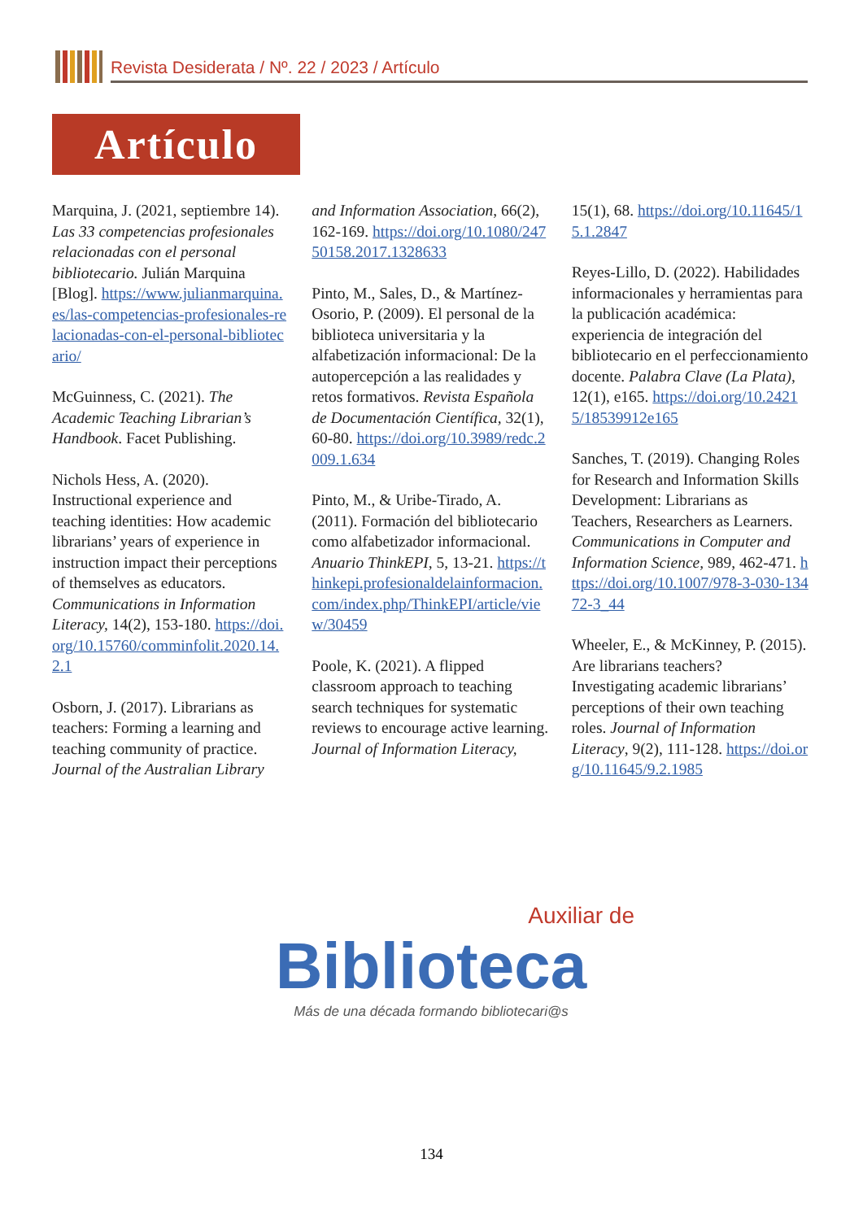Revista Desiderata / Nº. 22 / 2023 / Artículo
Artículo
Marquina, J. (2021, septiembre 14). Las 33 competencias profesionales relacionadas con el personal bibliotecario. Julián Marquina [Blog]. https://www.julianmarquina.es/las-competencias-profesionales-relacionadas-con-el-personal-bibliotecario/
McGuinness, C. (2021). The Academic Teaching Librarian’s Handbook. Facet Publishing.
Nichols Hess, A. (2020). Instructional experience and teaching identities: How academic librarians’ years of experience in instruction impact their perceptions of themselves as educators. Communications in Information Literacy, 14(2), 153-180. https://doi.org/10.15760/comminfolit.2020.14.2.1
Osborn, J. (2017). Librarians as teachers: Forming a learning and teaching community of practice. Journal of the Australian Library and Information Association, 66(2), 162-169. https://doi.org/10.1080/24750158.2017.1328633
Pinto, M., Sales, D., & Martínez-Osorio, P. (2009). El personal de la biblioteca universitaria y la alfabetización informacional: De la autopercepción a las realidades y retos formativos. Revista Española de Documentación Científica, 32(1), 60-80. https://doi.org/10.3989/redc.2009.1.634
Pinto, M., & Uribe-Tirado, A. (2011). Formación del bibliotecario como alfabetizador informacional. Anuario ThinkEPI, 5, 13-21. https://thinkepi.profesionaldelainformacion.com/index.php/ThinkEPI/article/view/30459
Poole, K. (2021). A flipped classroom approach to teaching search techniques for systematic reviews to encourage active learning. Journal of Information Literacy, 15(1), 68. https://doi.org/10.11645/15.1.2847
Reyes-Lillo, D. (2022). Habilidades informacionales y herramientas para la publicación académica: experiencia de integración del bibliotecario en el perfeccionamiento docente. Palabra Clave (La Plata), 12(1), e165. https://doi.org/10.24215/18539912e165
Sanches, T. (2019). Changing Roles for Research and Information Skills Development: Librarians as Teachers, Researchers as Learners. Communications in Computer and Information Science, 989, 462-471. https://doi.org/10.1007/978-3-030-13472-3_44
Wheeler, E., & McKinney, P. (2015). Are librarians teachers? Investigating academic librarians’ perceptions of their own teaching roles. Journal of Information Literacy, 9(2), 111-128. https://doi.org/10.11645/9.2.1985
Auxiliar de
Biblioteca
Más de una década formando bibliotecari@s
134